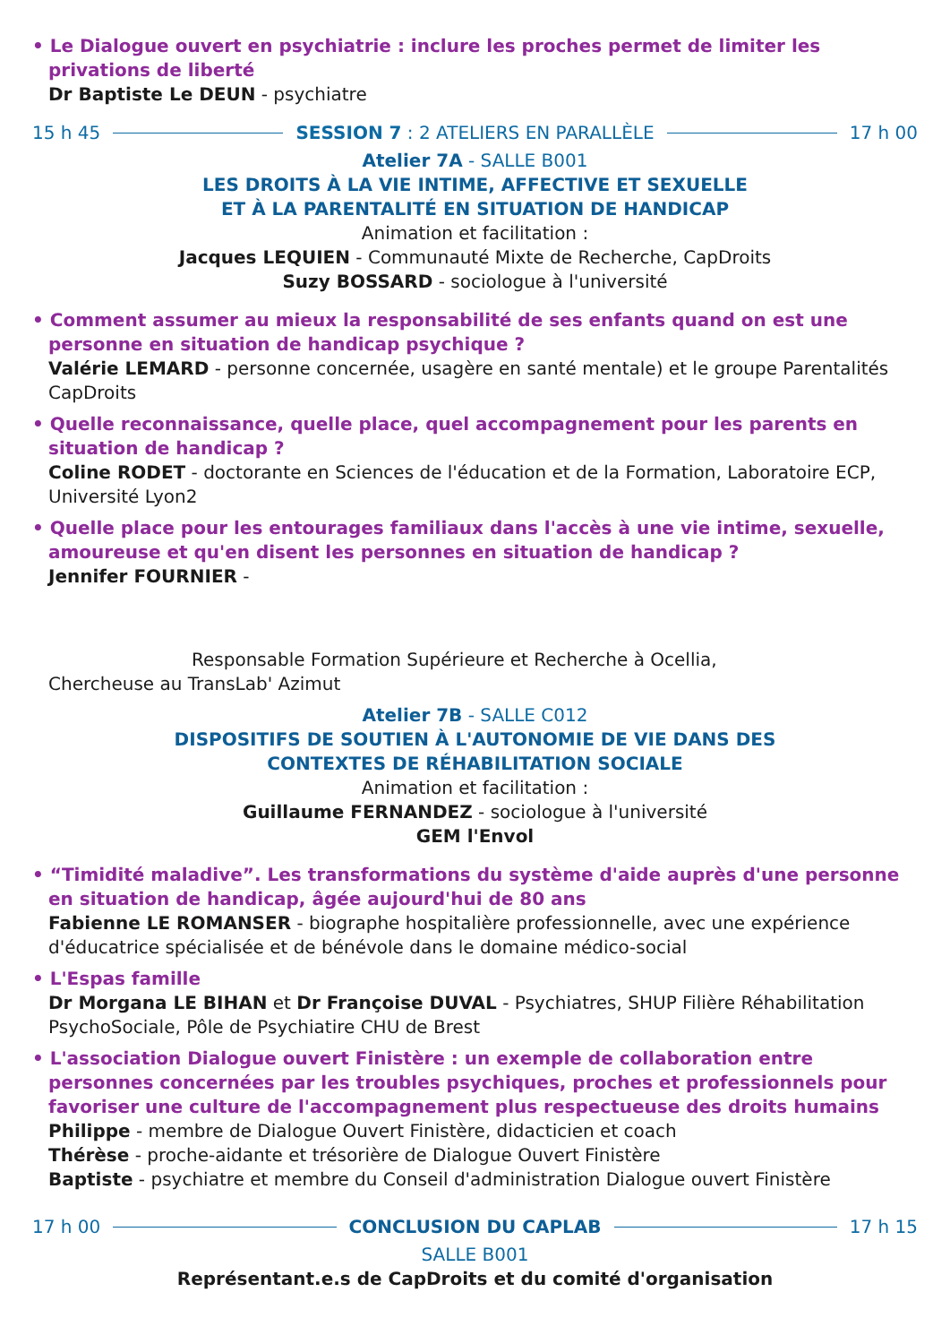• Le Dialogue ouvert en psychiatrie : inclure les proches permet de limiter les privations de liberté
Dr Baptiste Le DEUN - psychiatre
15 h 45 SESSION 7 : 2 ATELIERS EN PARALLÈLE 17 h 00
Atelier 7A - SALLE B001
LES DROITS À LA VIE INTIME, AFFECTIVE ET SEXUELLE
ET À LA PARENTALITÉ EN SITUATION DE HANDICAP
Animation et facilitation :
Jacques LEQUIEN - Communauté Mixte de Recherche, CapDroits
Suzy BOSSARD - sociologue à l'université
• Comment assumer au mieux la responsabilité de ses enfants quand on est une personne en situation de handicap psychique ?
Valérie LEMARD - personne concernée, usagère en santé mentale) et le groupe Parentalités CapDroits
• Quelle reconnaissance, quelle place, quel accompagnement pour les parents en situation de handicap ?
Coline RODET - doctorante en Sciences de l'éducation et de la Formation, Laboratoire ECP, Université Lyon2
• Quelle place pour les entourages familiaux dans l'accès à une vie intime, sexuelle, amoureuse et qu'en disent les personnes en situation de handicap ?
Jennifer FOURNIER -
Responsable Formation Supérieure et Recherche à Ocellia,
Chercheuse au TransLab' Azimut
Atelier 7B - SALLE C012
DISPOSITIFS DE SOUTIEN À L'AUTONOMIE DE VIE DANS DES
CONTEXTES DE RÉHABILITATION SOCIALE
Animation et facilitation :
Guillaume FERNANDEZ - sociologue à l'université
GEM l'Envol
• “Timidité maladive”. Les transformations du système d'aide auprès d'une personne en situation de handicap, âgée aujourd'hui de 80 ans
Fabienne LE ROMANSER - biographe hospitalière professionnelle, avec une expérience d'éducatrice spécialisée et de bénévole dans le domaine médico-social
• L'Espas famille
Dr Morgana LE BIHAN et Dr Françoise DUVAL - Psychiatres, SHUP Filière Réhabilitation PsychoSociale, Pôle de Psychiatire CHU de Brest
• L'association Dialogue ouvert Finistère : un exemple de collaboration entre personnes concernées par les troubles psychiques, proches et professionnels pour favoriser une culture de l'accompagnement plus respectueuse des droits humains
Philippe - membre de Dialogue Ouvert Finistère, didacticien et coach
Thérèse - proche-aidante et trésorière de Dialogue Ouvert Finistère
Baptiste - psychiatre et membre du Conseil d'administration Dialogue ouvert Finistère
17 h 00 CONCLUSION DU CAPLAB 17 h 15
SALLE B001
Représentant.e.s de CapDroits et du comité d'organisation